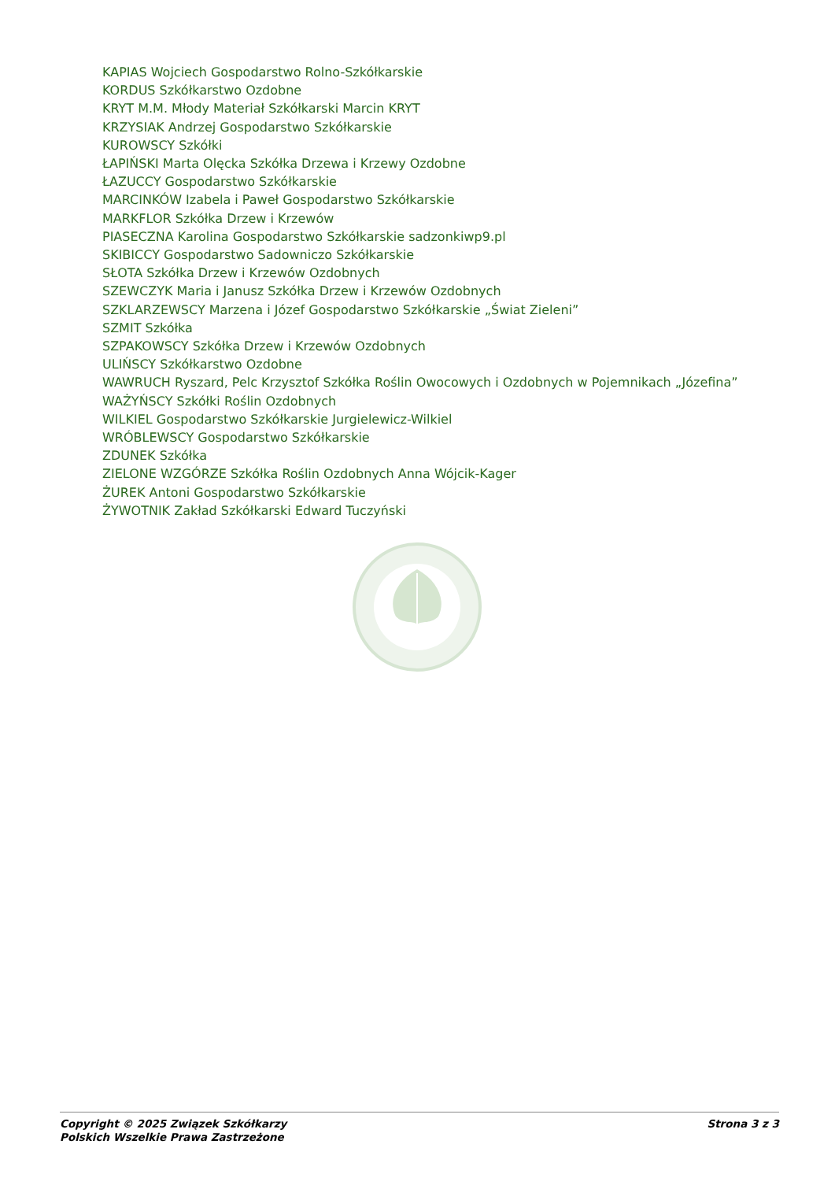KAPIAS Wojciech Gospodarstwo Rolno-Szkółkarskie
KORDUS Szkółkarstwo Ozdobne
KRYT M.M. Młody Materiał Szkółkarski Marcin KRYT
KRZYSIAK Andrzej Gospodarstwo Szkółkarskie
KUROWSCY Szkółki
ŁAPIŃSKI Marta Olęcka Szkółka Drzewa i Krzewy Ozdobne
ŁAZUCCY Gospodarstwo Szkółkarskie
MARCINKÓW Izabela i Paweł Gospodarstwo Szkółkarskie
MARKFLOR Szkółka Drzew i Krzewów
PIASECZNA Karolina Gospodarstwo Szkółkarskie sadzonkiwp9.pl
SKIBICCY Gospodarstwo Sadowniczo Szkółkarskie
SŁOTA Szkółka Drzew i Krzewów Ozdobnych
SZEWCZYK Maria i Janusz Szkółka Drzew i Krzewów Ozdobnych
SZKLARZEWSCY Marzena i Józef Gospodarstwo Szkółkarskie „Świat Zieleni”
SZMIT Szkółka
SZPAKOWSCY Szkółka Drzew i Krzewów Ozdobnych
ULIŃSCY Szkółkarstwo Ozdobne
WAWRUCH Ryszard, Pelc Krzysztof Szkółka Roślin Owocowych i Ozdobnych w Pojemnikach „Józefina”
WAŻYŃSCY Szkółki Roślin Ozdobnych
WILKIEL Gospodarstwo Szkółkarskie Jurgielewicz-Wilkiel
WRÓBLEWSCY Gospodarstwo Szkółkarskie
ZDUNEK Szkółka
ZIELONE WZGÓRZE Szkółka Roślin Ozdobnych Anna Wójcik-Kager
ŻUREK Antoni Gospodarstwo Szkółkarskie
ŻYWOTNIK Zakład Szkółkarski Edward Tuczyński
Copyright © 2025 Związek Szkółkarzy
Polskich Wszelkie Prawa Zastrzeżone
Strona 3 z 3